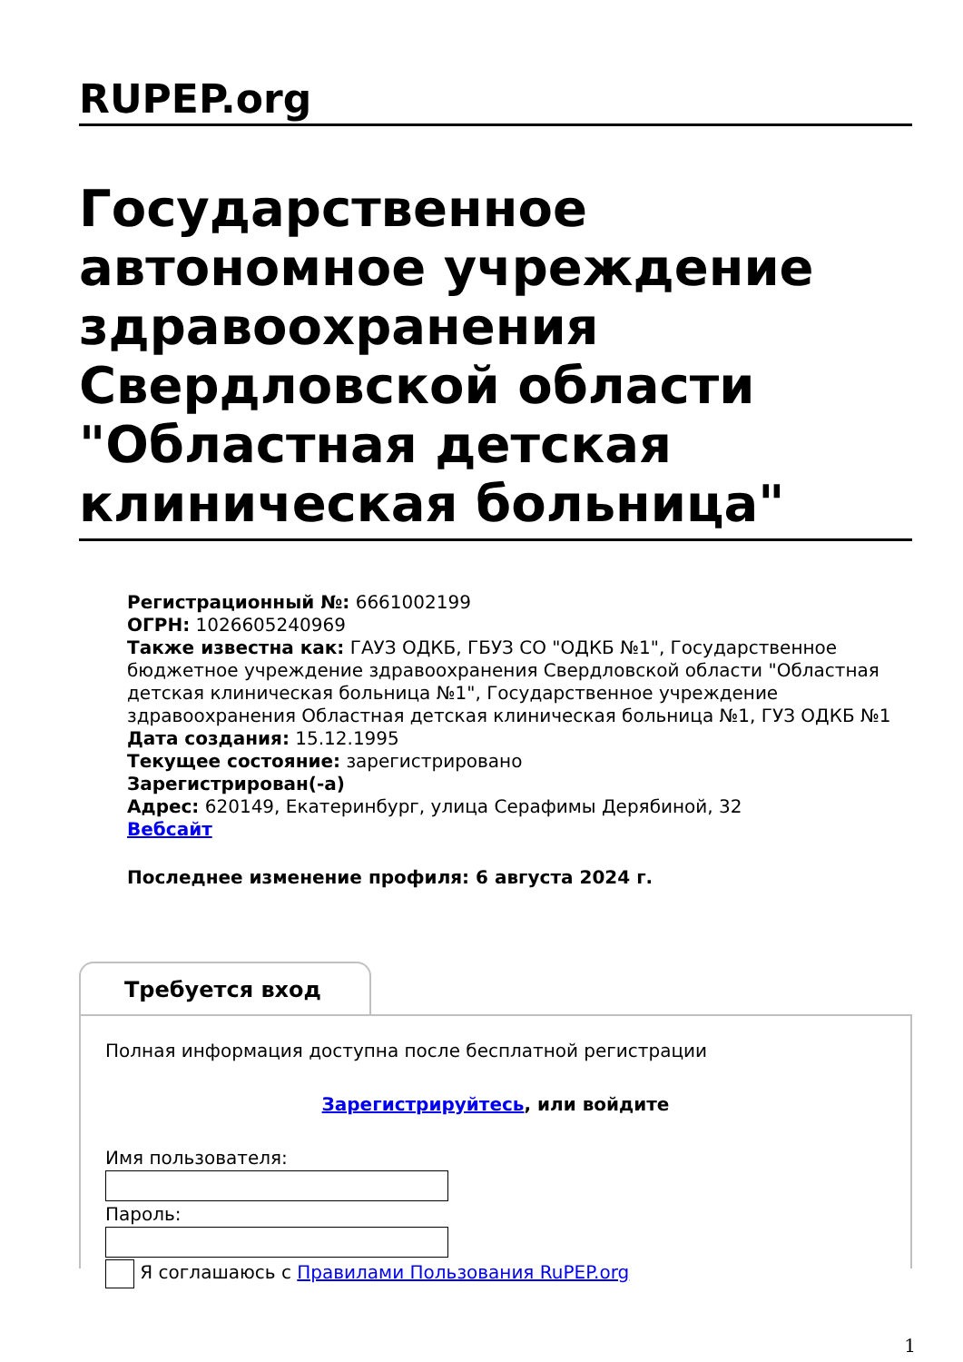RUPEP.org
Государственное автономное учреждение здравоохранения Свердловской области "Областная детская клиническая больница"
Регистрационный №: 6661002199
ОГРН: 1026605240969
Также известна как: ГАУЗ ОДКБ, ГБУЗ СО "ОДКБ №1", Государственное бюджетное учреждение здравоохранения Свердловской области "Областная детская клиническая больница №1", Государственное учреждение здравоохранения Областная детская клиническая больница №1, ГУЗ ОДКБ №1
Дата создания: 15.12.1995
Текущее состояние: зарегистрировано
Зарегистрирован(-а)
Адрес: 620149, Екатеринбург, улица Серафимы Дерябиной, 32
Вебсайт
Последнее изменение профиля: 6 августа 2024 г.
Требуется вход
Полная информация доступна после бесплатной регистрации
Зарегистрируйтесь, или войдите
Имя пользователя:
Пароль:
Я соглашаюсь с Правилами Пользования RuPEP.org
1